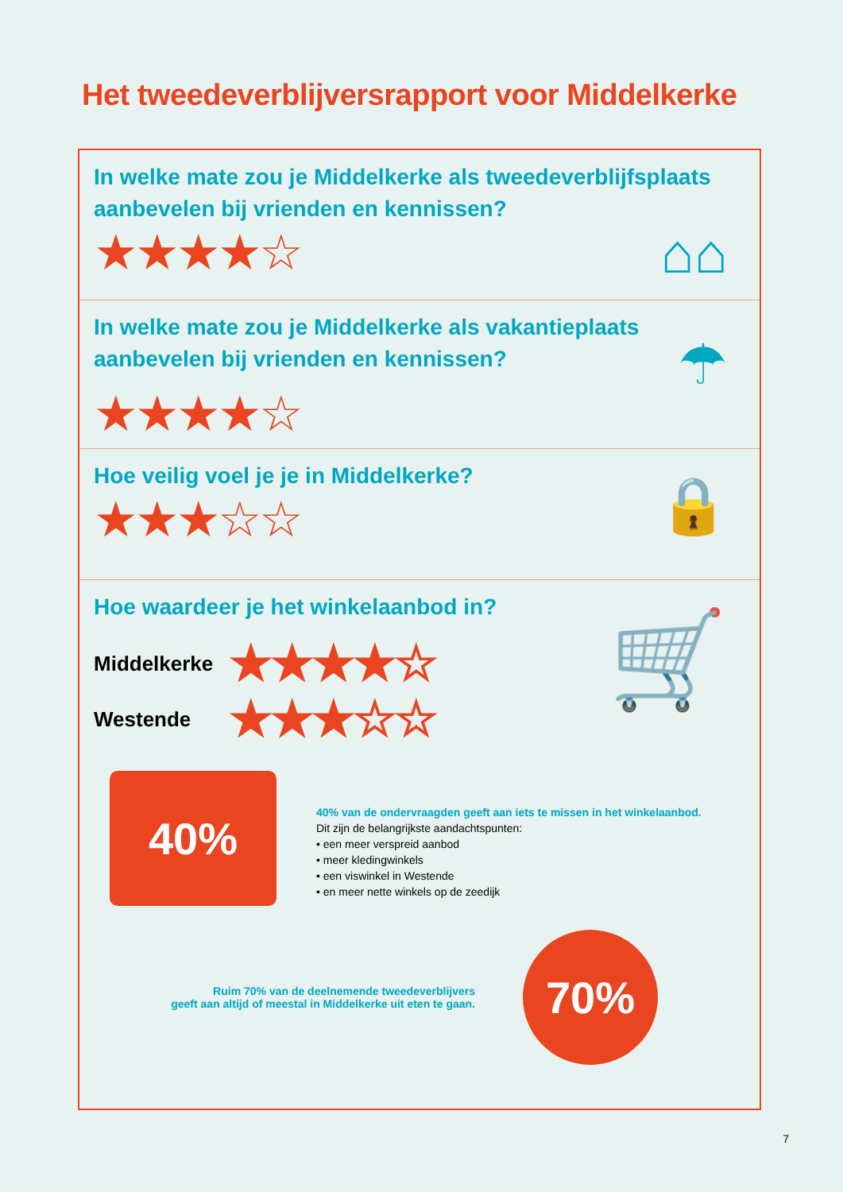Het tweedeverblijversrapport voor Middelkerke
In welke mate zou je Middelkerke als tweedeverblijfsplaats aanbevelen bij vrienden en kennissen?
★★★★☆
⌂⌂
In welke mate zou je Middelkerke als vakantieplaats aanbevelen bij vrienden en kennissen?
★★★★☆
☂
Hoe veilig voel je je in Middelkerke?
★★★☆☆
🔒
Hoe waardeer je het winkelaanbod in?
Middelkerke
★★★★☆
Westende
★★★☆☆
🛒
40%
40% van de ondervraagden geeft aan iets te missen in het winkelaanbod.
Dit zijn de belangrijkste aandachtspunten:
• een meer verspreid aanbod
• meer kledingwinkels
• een viswinkel in Westende
• en meer nette winkels op de zeedijk
Ruim 70% van de deelnemende tweedeverblijvers
geeft aan altijd of meestal in Middelkerke uit eten te gaan.
70%
7